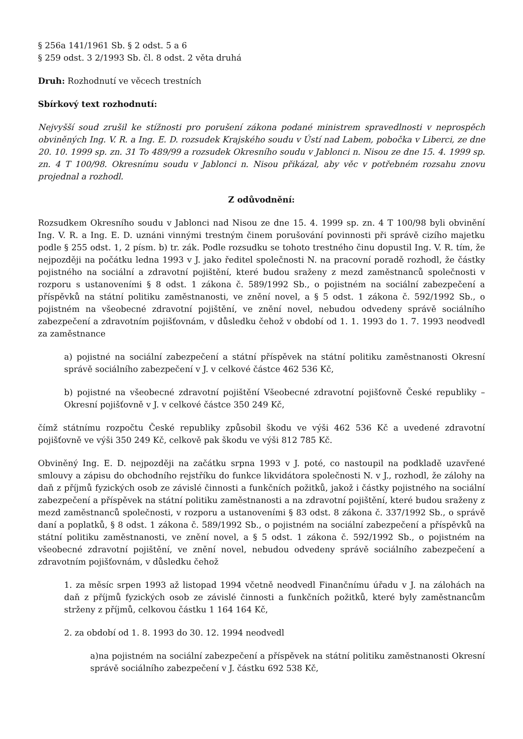§ 256a 141/1961 Sb. § 2 odst. 5 a 6
§ 259 odst. 3 2/1993 Sb. čl. 8 odst. 2 věta druhá
Druh: Rozhodnutí ve věcech trestních
Sbírkový text rozhodnutí:
Nejvyšší soud zrušil ke stížnosti pro porušení zákona podané ministrem spravedlnosti v neprospěch obviněných Ing. V. R. a Ing. E. D. rozsudek Krajského soudu v Ústí nad Labem, pobočka v Liberci, ze dne 20. 10. 1999 sp. zn. 31 To 489/99 a rozsudek Okresního soudu v Jablonci n. Nisou ze dne 15. 4. 1999 sp. zn. 4 T 100/98. Okresnímu soudu v Jablonci n. Nisou přikázal, aby věc v potřebném rozsahu znovu projednal a rozhodl.
Z odůvodnění:
Rozsudkem Okresního soudu v Jablonci nad Nisou ze dne 15. 4. 1999 sp. zn. 4 T 100/98 byli obvinění Ing. V. R. a Ing. E. D. uznáni vinnými trestným činem porušování povinnosti při správě cizího majetku podle § 255 odst. 1, 2 písm. b) tr. zák. Podle rozsudku se tohoto trestného činu dopustil Ing. V. R. tím, že nejpozději na počátku ledna 1993 v J. jako ředitel společnosti N. na pracovní poradě rozhodl, že částky pojistného na sociální a zdravotní pojištění, které budou sraženy z mezd zaměstnanců společnosti v rozporu s ustanoveními § 8 odst. 1 zákona č. 589/1992 Sb., o pojistném na sociální zabezpečení a příspěvků na státní politiku zaměstnanosti, ve znění novel, a § 5 odst. 1 zákona č. 592/1992 Sb., o pojistném na všeobecné zdravotní pojištění, ve znění novel, nebudou odvedeny správě sociálního zabezpečení a zdravotním pojišťovnám, v důsledku čehož v období od 1. 1. 1993 do 1. 7. 1993 neodvedl za zaměstnance
a) pojistné na sociální zabezpečení a státní příspěvek na státní politiku zaměstnanosti Okresní správě sociálního zabezpečení v J. v celkové částce 462 536 Kč,
b) pojistné na všeobecné zdravotní pojištění Všeobecné zdravotní pojišťovně České republiky – Okresní pojišťovně v J. v celkové částce 350 249 Kč,
čímž státnímu rozpočtu České republiky způsobil škodu ve výši 462 536 Kč a uvedené zdravotní pojišťovně ve výši 350 249 Kč, celkově pak škodu ve výši 812 785 Kč.
Obviněný Ing. E. D. nejpozději na začátku srpna 1993 v J. poté, co nastoupil na podkladě uzavřené smlouvy a zápisu do obchodního rejstříku do funkce likvidátora společnosti N. v J., rozhodl, že zálohy na daň z příjmů fyzických osob ze závislé činnosti a funkčních požitků, jakož i částky pojistného na sociální zabezpečení a příspěvek na státní politiku zaměstnanosti a na zdravotní pojištění, které budou sraženy z mezd zaměstnanců společnosti, v rozporu a ustanoveními § 83 odst. 8 zákona č. 337/1992 Sb., o správě daní a poplatků, § 8 odst. 1 zákona č. 589/1992 Sb., o pojistném na sociální zabezpečení a příspěvků na státní politiku zaměstnanosti, ve znění novel, a § 5 odst. 1 zákona č. 592/1992 Sb., o pojistném na všeobecné zdravotní pojištění, ve znění novel, nebudou odvedeny správě sociálního zabezpečení a zdravotním pojišťovnám, v důsledku čehož
1. za měsíc srpen 1993 až listopad 1994 včetně neodvedl Finančnímu úřadu v J. na zálohách na daň z příjmů fyzických osob ze závislé činnosti a funkčních požitků, které byly zaměstnancům strženy z příjmů, celkovou částku 1 164 164 Kč,
2. za období od 1. 8. 1993 do 30. 12. 1994 neodvedl
a)na pojistném na sociální zabezpečení a příspěvek na státní politiku zaměstnanosti Okresní správě sociálního zabezpečení v J. částku 692 538 Kč,